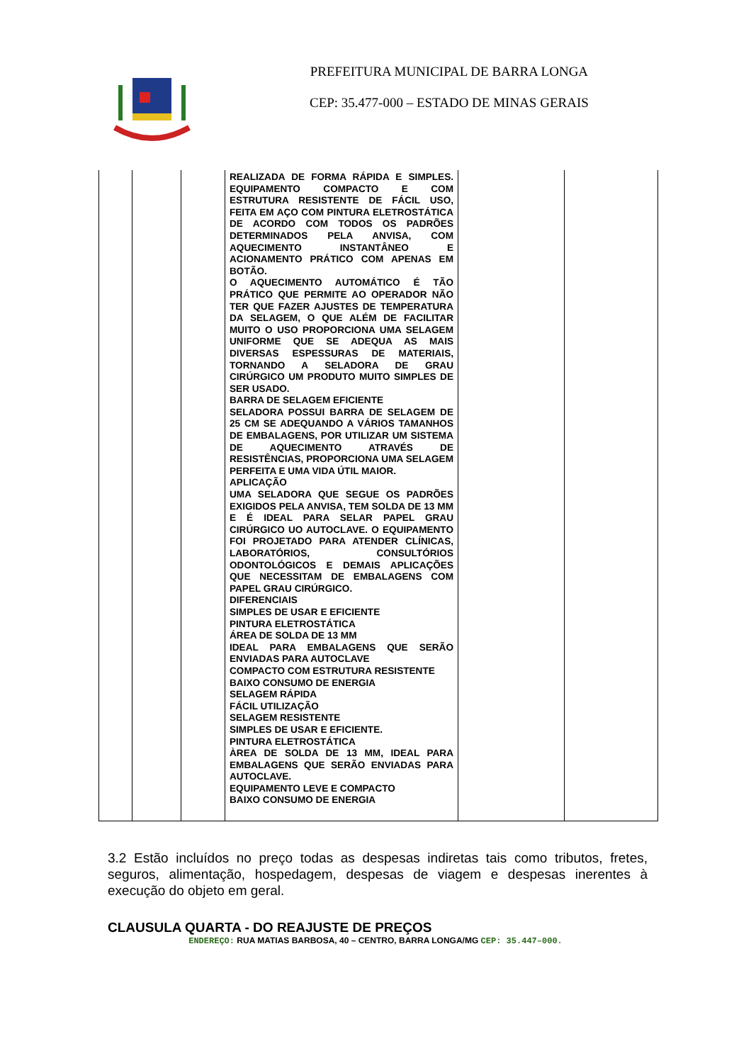PREFEITURA MUNICIPAL DE BARRA LONGA
CEP: 35.477-000 – ESTADO DE MINAS GERAIS
| | | | REALIZADA DE FORMA RÁPIDA E SIMPLES. EQUIPAMENTO COMPACTO E COM ESTRUTURA RESISTENTE DE FÁCIL USO, FEITA EM AÇO COM PINTURA ELETROSTÁTICA DE ACORDO COM TODOS OS PADRÕES DETERMINADOS PELA ANVISA, COM AQUECIMENTO INSTANTÂNEO E ACIONAMENTO PRÁTICO COM APENAS EM BOTÃO. O AQUECIMENTO AUTOMÁTICO É TÃO PRÁTICO QUE PERMITE AO OPERADOR NÃO TER QUE FAZER AJUSTES DE TEMPERATURA DA SELAGEM, O QUE ALÉM DE FACILITAR MUITO O USO PROPORCIONA UMA SELAGEM UNIFORME QUE SE ADEQUA AS MAIS DIVERSAS ESPESSURAS DE MATERIAIS, TORNANDO A SELADORA DE GRAU CIRÚRGICO UM PRODUTO MUITO SIMPLES DE SER USADO. BARRA DE SELAGEM EFICIENTE SELADORA POSSUI BARRA DE SELAGEM DE 25 CM SE ADEQUANDO A VÁRIOS TAMANHOS DE EMBALAGENS, POR UTILIZAR UM SISTEMA DE AQUECIMENTO ATRAVÉS DE RESISTÊNCIAS, PROPORCIONA UMA SELAGEM PERFEITA E UMA VIDA ÚTIL MAIOR. APLICAÇÃO UMA SELADORA QUE SEGUE OS PADRÕES EXIGIDOS PELA ANVISA, TEM SOLDA DE 13 MM E É IDEAL PARA SELAR PAPEL GRAU CIRÚRGICO UO AUTOCLAVE. O EQUIPAMENTO FOI PROJETADO PARA ATENDER CLÍNICAS, LABORATÓRIOS, CONSULTÓRIOS ODONTOLÓGICOS E DEMAIS APLICAÇÕES QUE NECESSITAM DE EMBALAGENS COM PAPEL GRAU CIRÚRGICO. DIFERENCIAIS SIMPLES DE USAR E EFICIENTE PINTURA ELETROSTÁTICA ÁREA DE SOLDA DE 13 MM IDEAL PARA EMBALAGENS QUE SERÃO ENVIADAS PARA AUTOCLAVE COMPACTO COM ESTRUTURA RESISTENTE BAIXO CONSUMO DE ENERGIA SELAGEM RÁPIDA FÁCIL UTILIZAÇÃO SELAGEM RESISTENTE SIMPLES DE USAR E EFICIENTE. PINTURA ELETROSTÁTICA ÀREA DE SOLDA DE 13 MM, IDEAL PARA EMBALAGENS QUE SERÃO ENVIADAS PARA AUTOCLAVE. EQUIPAMENTO LEVE E COMPACTO BAIXO CONSUMO DE ENERGIA | | |
3.2 Estão incluídos no preço todas as despesas indiretas tais como tributos, fretes, seguros, alimentação, hospedagem, despesas de viagem e despesas inerentes à execução do objeto em geral.
CLAUSULA QUARTA - DO REAJUSTE DE PREÇOS
ENDEREÇO: RUA MATIAS BARBOSA, 40 – CENTRO, BARRA LONGA/MG CEP: 35.447–000.